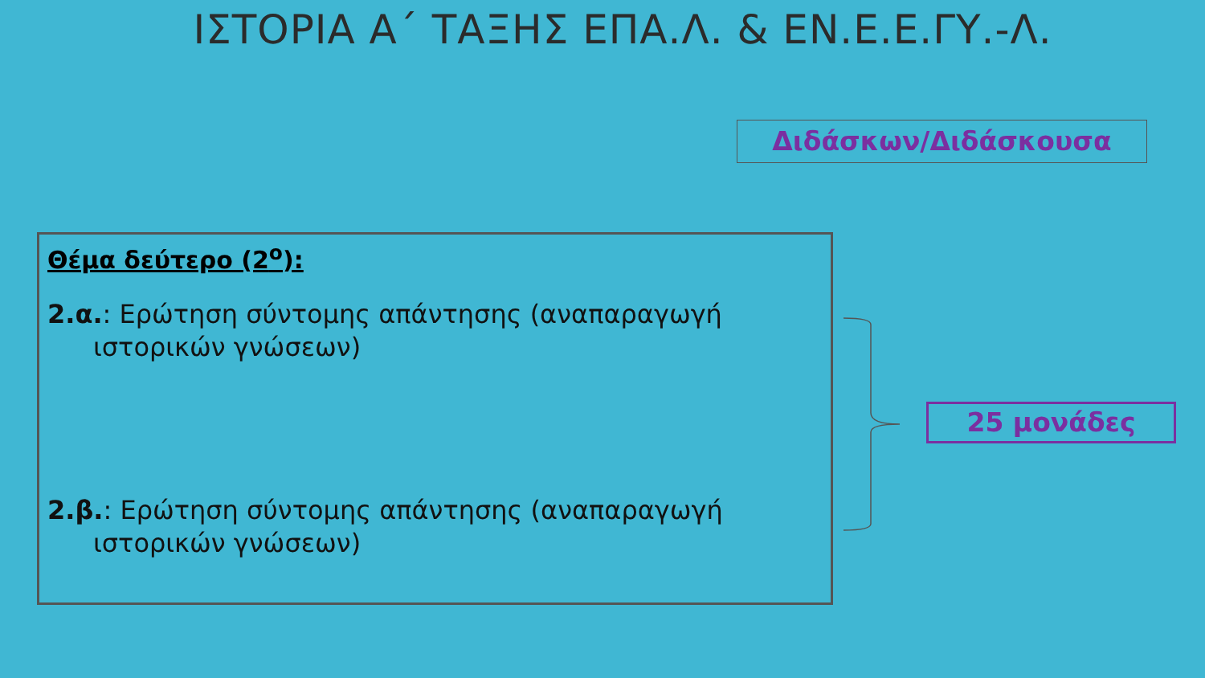ΙΣΤΟΡΙΑ Α΄ ΤΑΞΗΣ ΕΠΑ.Λ. & ΕΝ.Ε.Ε.ΓΥ.-Λ.
Διδάσκων/Διδάσκουσα
Θέμα δεύτερο (2<sup>ο</sup>):
2.α.: Ερώτηση σύντομης απάντησης (αναπαραγωγή ιστορικών γνώσεων)
2.β.: Ερώτηση σύντομης απάντησης (αναπαραγωγή ιστορικών γνώσεων)
25 μονάδες